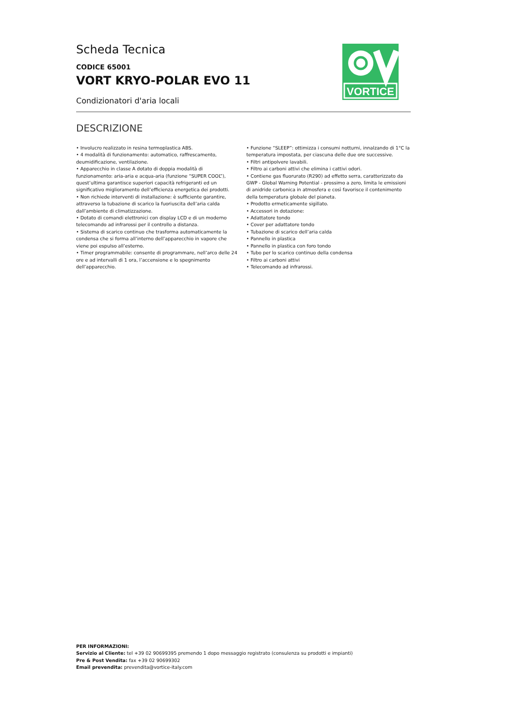Scheda Tecnica
CODICE 65001
VORT KRYO-POLAR EVO 11
Condizionatori d'aria locali
VORTICE
DESCRIZIONE
• Involucro realizzato in resina termoplastica ABS.
• 4 modalità di funzionamento: automatico, raffrescamento, deumidificazione, ventilazione.
• Apparecchio in classe A dotato di doppia modalità di funzionamento: aria-aria e acqua-aria (funzione “SUPER COOL”), quest’ultima garantisce superiori capacità refrigeranti ed un significativo miglioramento dell’efficienza energetica dei prodotti.
• Non richiede interventi di installazione: è sufficiente garantire, attraverso la tubazione di scarico la fuoriuscita dell’aria calda dall’ambiente di climatizzazione.
• Dotato di comandi elettronici con display LCD e di un moderno telecomando ad infrarossi per il controllo a distanza.
• Sistema di scarico continuo che trasforma automaticamente la condensa che si forma all’interno dell’apparecchio in vapore che viene poi espulso all’esterno.
• Timer programmabile: consente di programmare, nell’arco delle 24 ore e ad intervalli di 1 ora, l’accensione e lo spegnimento dell’apparecchio.
• Funzione “SLEEP”: ottimizza i consumi notturni, innalzando di 1°C la temperatura impostata, per ciascuna delle due ore successive.
• Filtri antipolvere lavabili.
• Filtro ai carboni attivi che elimina i cattivi odori.
• Contiene gas fluorurato (R290) ad effetto serra, caratterizzato da GWP - Global Warning Potential - prossimo a zero, limita le emissioni di anidride carbonica in atmosfera e così favorisce il contenimento della temperatura globale del pianeta.
• Prodotto ermeticamente sigillato.
• Accessori in dotazione:
• Adattatore tondo
• Cover per adattatore tondo
• Tubazione di scarico dell’aria calda
• Pannello in plastica
• Pannello in plastica con foro tondo
• Tubo per lo scarico continuo della condensa
• Filtro ai carboni attivi
• Telecomando ad infrarossi.
PER INFORMAZIONI:
Servizio al Cliente: tel +39 02 90699395 premendo 1 dopo messaggio registrato (consulenza su prodotti e impianti)
Pre & Post Vendita: fax +39 02 90699302
Email prevendita: prevendita@vortice-italy.com